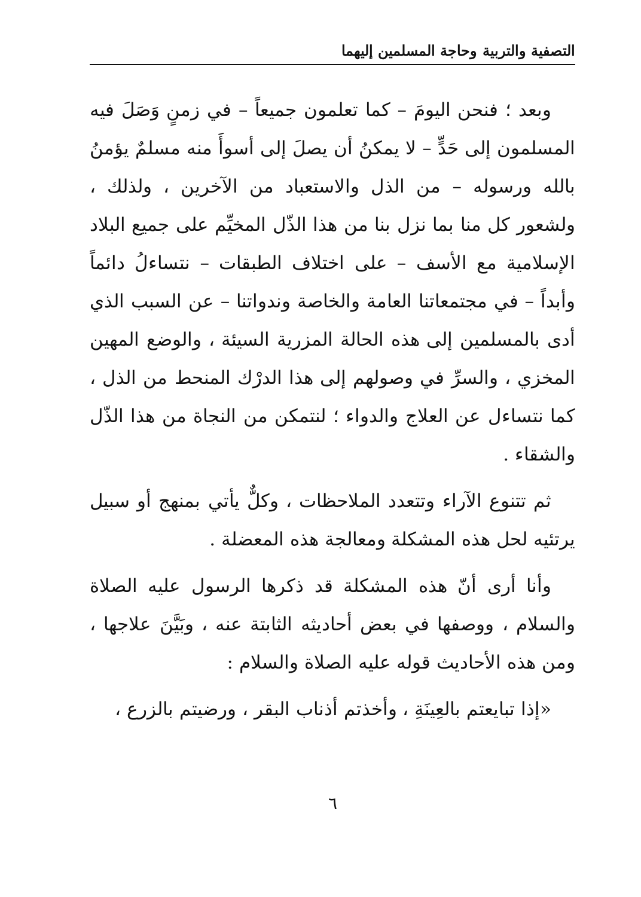التصفية والتربية وحاجة المسلمين إليهما
وبعد ؛ فنحن اليومَ – كما تعلمون جميعاً – في زمنٍ وَصَلَ فيه المسلمون إلى حَدٍّ – لا يمكنُ أن يصلَ إلى أسوأَ منه مسلمٌ يؤمنُ بالله ورسوله – من الذل والاستعباد من الآخرين ، ولذلك ، ولشعور كل منا بما نزل بنا من هذا الذّل المخيِّم على جميع البلاد الإسلامية مع الأسف – على اختلاف الطبقات – نتساءلُ دائماً وأبداً – في مجتمعاتنا العامة والخاصة وندواتنا – عن السبب الذي أدى بالمسلمين إلى هذه الحالة المزرية السيئة ، والوضع المهين المخزي ، والسرِّ في وصولهم إلى هذا الدرْك المنحط من الذل ، كما نتساءل عن العلاج والدواء ؛ لنتمكن من النجاة من هذا الذّل والشقاء .
ثم تتنوع الآراء وتتعدد الملاحظات ، وكلٌّ يأتي بمنهج أو سبيل يرتئيه لحل هذه المشكلة ومعالجة هذه المعضلة .
وأنا أرى أنّ هذه المشكلة قد ذكرها الرسول عليه الصلاة والسلام ، ووصفها في بعض أحاديثه الثابتة عنه ، وبَيَّنَ علاجها ، ومن هذه الأحاديث قوله عليه الصلاة والسلام :
«إذا تبايعتم بالعِينَةِ ، وأخذتم أذناب البقر ، ورضيتم بالزرع ،
٦